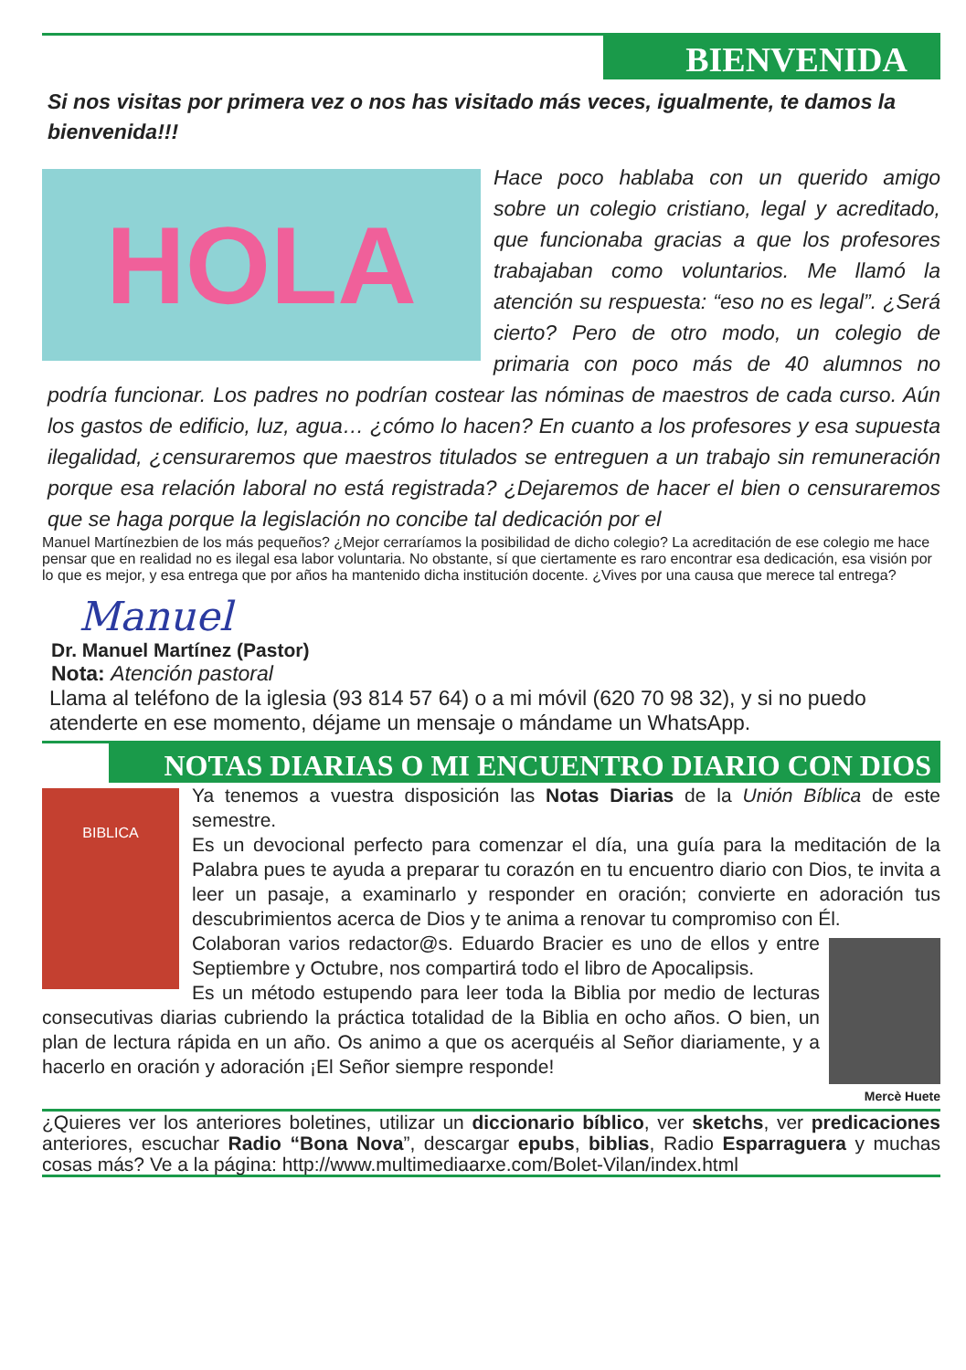BIENVENIDA
Si nos visitas por primera vez o nos has visitado más veces, igualmente, te damos la bienvenida!!!
HOLA
Hace poco hablaba con un querido amigo sobre un colegio cristiano, legal y acreditado, que funcionaba gracias a que los profesores trabajaban como voluntarios. Me llamó la atención su respuesta: “eso no es legal”. ¿Será cierto? Pero de otro modo, un colegio de primaria con poco más de 40 alumnos no podría funcionar. Los padres no podrían costear las nóminas de maestros de cada curso. Aún los gastos de edificio, luz, agua… ¿cómo lo hacen? En cuanto a los profesores y esa supuesta ilegalidad, ¿censuraremos que maestros titulados se entreguen a un trabajo sin remuneración porque esa relación laboral no está registrada? ¿Dejaremos de hacer el bien o censuraremos que se haga porque la legislación no concibe tal dedicación por el
Manuel Martínez bien de los más pequeños? ¿Mejor cerraríamos la posibilidad de dicho colegio? La acreditación de ese colegio me hace pensar que en realidad no es ilegal esa labor voluntaria. No obstante, sí que ciertamente es raro encontrar esa dedicación, esa visión por lo que es mejor, y esa entrega que por años ha mantenido dicha institución docente. ¿Vives por una causa que merece tal entrega?
Manuel
Dr. Manuel Martínez (Pastor)
Nota: Atención pastoral
Llama al teléfono de la iglesia (93 814 57 64) o a mi móvil (620 70 98 32), y si no puedo atenderte en ese momento, déjame un mensaje o mándame un WhatsApp.
NOTAS DIARIAS O MI ENCUENTRO DIARIO CON DIOS
BIBLICA
Ya tenemos a vuestra disposición las Notas Diarias de la Unión Bíblica de este semestre.
Es un devocional perfecto para comenzar el día, una guía para la meditación de la Palabra pues te ayuda a preparar tu corazón en tu encuentro diario con Dios, te invita a leer un pasaje, a examinarlo y responder en oración; convierte en adoración tus descubrimientos acerca de Dios y te anima a renovar tu compromiso con Él.
Mercè Huete
Colaboran varios redactor@s. Eduardo Bracier es uno de ellos y entre Septiembre y Octubre, nos compartirá todo el libro de Apocalipsis.
Es un método estupendo para leer toda la Biblia por medio de lecturas consecutivas diarias cubriendo la práctica totalidad de la Biblia en ocho años. O bien, un plan de lectura rápida en un año. Os animo a que os acerquéis al Señor diariamente, y a hacerlo en oración y adoración ¡El Señor siempre responde!
¿Quieres ver los anteriores boletines, utilizar un diccionario bíblico, ver sketchs, ver predicaciones anteriores, escuchar Radio “Bona Nova”, descargar epubs, biblias, Radio Esparraguera y muchas cosas más? Ve a la página: http://www.multimediaarxe.com/Bolet-Vilan/index.html